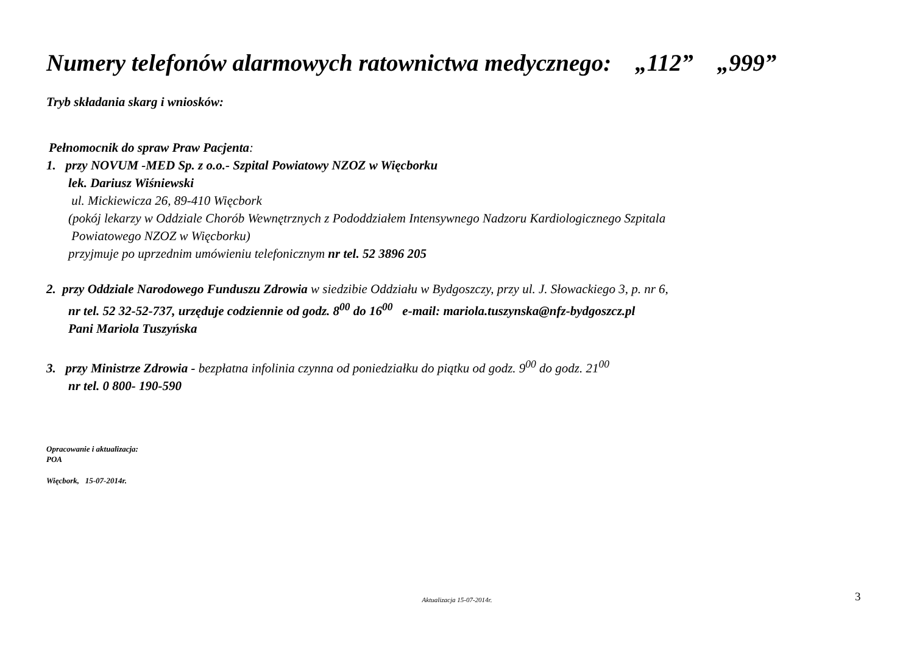Numery telefonów alarmowych ratownictwa medycznego: „112” „999”
Tryb składania skarg i wniosków:
Pełnomocnik do spraw Praw Pacjenta:
1. przy NOVUM -MED Sp. z o.o.- Szpital Powiatowy NZOZ w Więcborku
lek. Dariusz Wiśniewski
ul. Mickiewicza 26, 89-410 Więcbork
(pokój lekarzy w Oddziale Chorób Wewnętrznych z Pododdziałem Intensywnego Nadzoru Kardiologicznego Szpitala
Powiatowego NZOZ w Więcborku)
przyjmuje po uprzednim umówieniu telefonicznym nr tel. 52 3896 205
2. przy Oddziale Narodowego Funduszu Zdrowia w siedzibie Oddziału w Bydgoszczy, przy ul. J. Słowackiego 3, p. nr 6,
nr tel. 52 32-52-737, urzęduje codziennie od godz. 8<sup>00</sup> do 16<sup>00</sup> e-mail: mariola.tuszynska@nfz-bydgoszcz.pl
Pani Mariola Tuszyńska
3. przy Ministrze Zdrowia - bezpłatna infolinia czynna od poniedziałku do piątku od godz. 9<sup>00</sup> do godz. 21<sup>00</sup>
nr tel. 0 800- 190-590
Opracowanie i aktualizacja:
POA
Więcbork, 15-07-2014r.
Aktualizacja 15-07-2014r. 3